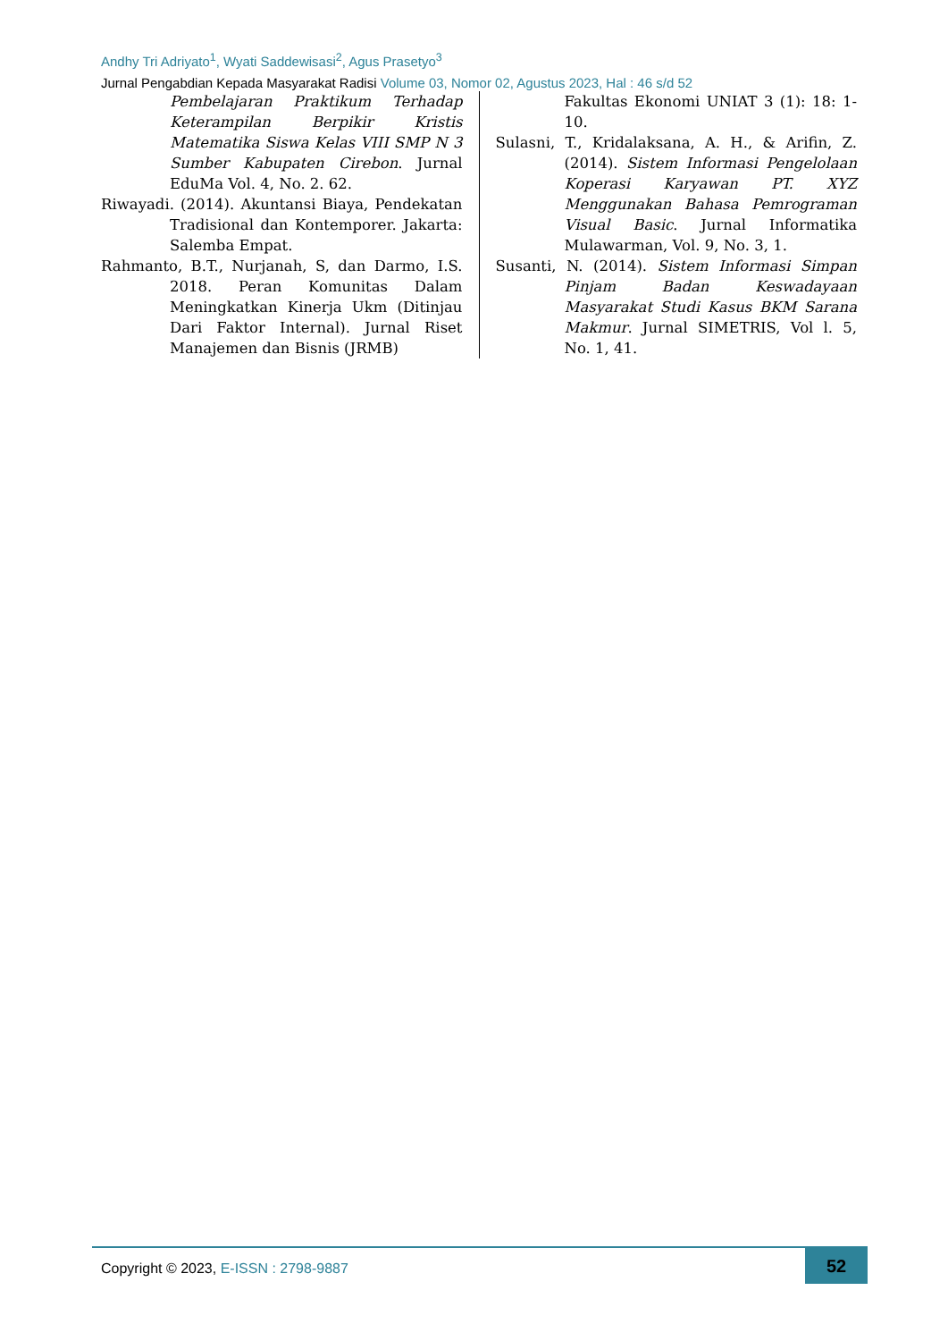Andhy Tri Adriyato<sup>1</sup>, Wyati Saddewisasi<sup>2</sup>, Agus Prasetyo<sup>3</sup>
Jurnal Pengabdian Kepada Masyarakat Radisi Volume 03, Nomor 02, Agustus 2023, Hal : 46 s/d 52
Pembelajaran Praktikum Terhadap Keterampilan Berpikir Kristis Matematika Siswa Kelas VIII SMP N 3 Sumber Kabupaten Cirebon. Jurnal EduMa Vol. 4, No. 2. 62.
Riwayadi. (2014). Akuntansi Biaya, Pendekatan Tradisional dan Kontemporer. Jakarta: Salemba Empat.
Rahmanto, B.T., Nurjanah, S, dan Darmo, I.S. 2018. Peran Komunitas Dalam Meningkatkan Kinerja Ukm (Ditinjau Dari Faktor Internal). Jurnal Riset Manajemen dan Bisnis (JRMB)
Fakultas Ekonomi UNIAT 3 (1): 18: 1-10.
Sulasni, T., Kridalaksana, A. H., & Arifin, Z. (2014). Sistem Informasi Pengelolaan Koperasi Karyawan PT. XYZ Menggunakan Bahasa Pemrograman Visual Basic. Jurnal Informatika Mulawarman, Vol. 9, No. 3, 1.
Susanti, N. (2014). Sistem Informasi Simpan Pinjam Badan Keswadayaan Masyarakat Studi Kasus BKM Sarana Makmur. Jurnal SIMETRIS, Vol l. 5, No. 1, 41.
Copyright © 2023, E-ISSN : 2798-9887
52